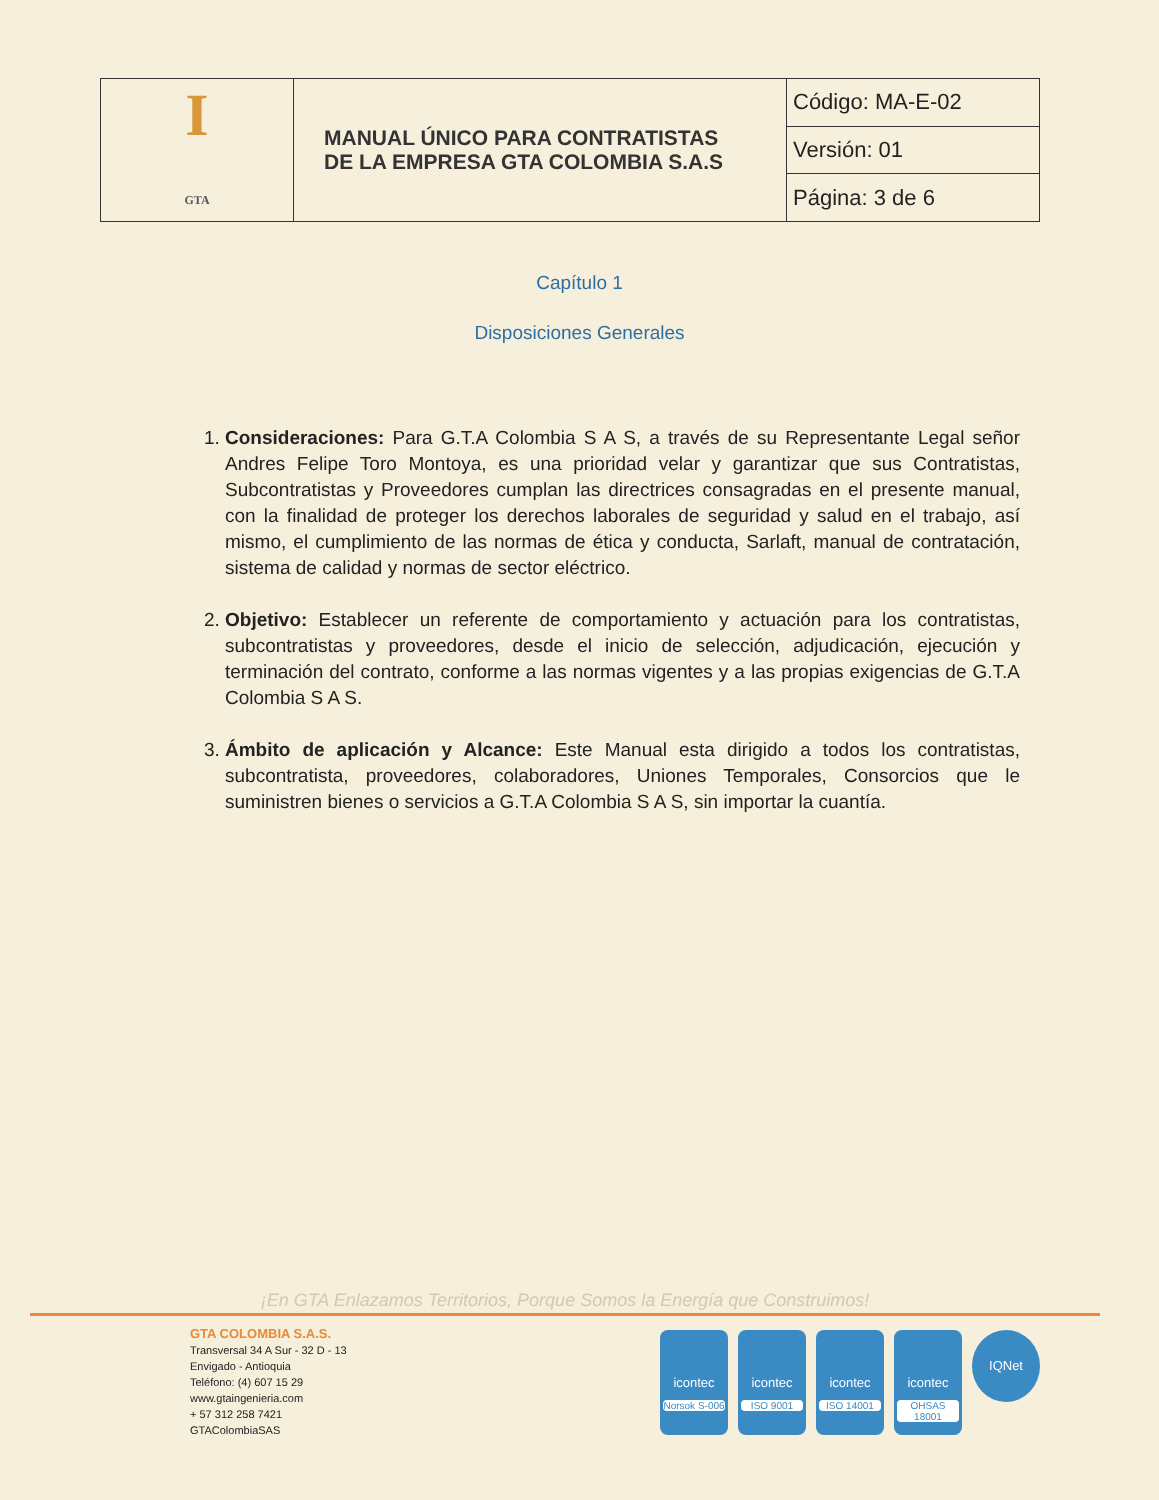| I GTA | MANUAL ÚNICO PARA CONTRATISTAS DE LA EMPRESA GTA COLOMBIA S.A.S | Código: MA-E-02 |
| | | Versión: 01 |
| | | Página: 3 de 6 |
Capítulo 1
Disposiciones Generales
1. Consideraciones: Para G.T.A Colombia S A S, a través de su Representante Legal señor Andres Felipe Toro Montoya, es una prioridad velar y garantizar que sus Contratistas, Subcontratistas y Proveedores cumplan las directrices consagradas en el presente manual, con la finalidad de proteger los derechos laborales de seguridad y salud en el trabajo, así mismo, el cumplimiento de las normas de ética y conducta, Sarlaft, manual de contratación, sistema de calidad y normas de sector eléctrico.
2. Objetivo: Establecer un referente de comportamiento y actuación para los contratistas, subcontratistas y proveedores, desde el inicio de selección, adjudicación, ejecución y terminación del contrato, conforme a las normas vigentes y a las propias exigencias de G.T.A Colombia S A S.
3. Ámbito de aplicación y Alcance: Este Manual esta dirigido a todos los contratistas, subcontratista, proveedores, colaboradores, Uniones Temporales, Consorcios que le suministren bienes o servicios a G.T.A Colombia S A S, sin importar la cuantía.
¡En GTA Enlazamos Territorios, Porque Somos la Energía que Construimos!
GTA COLOMBIA S.A.S.
Transversal 34 A Sur - 32 D - 13
Envigado - Antioquia
Teléfono: (4) 607 15 29
www.gtaingenieria.com
+ 57 312 258 7421
GTAColombiaSAS
icontec
Norsok S-006
icontec
ISO 9001
icontec
ISO 14001
icontec
OHSAS 18001
IQNet